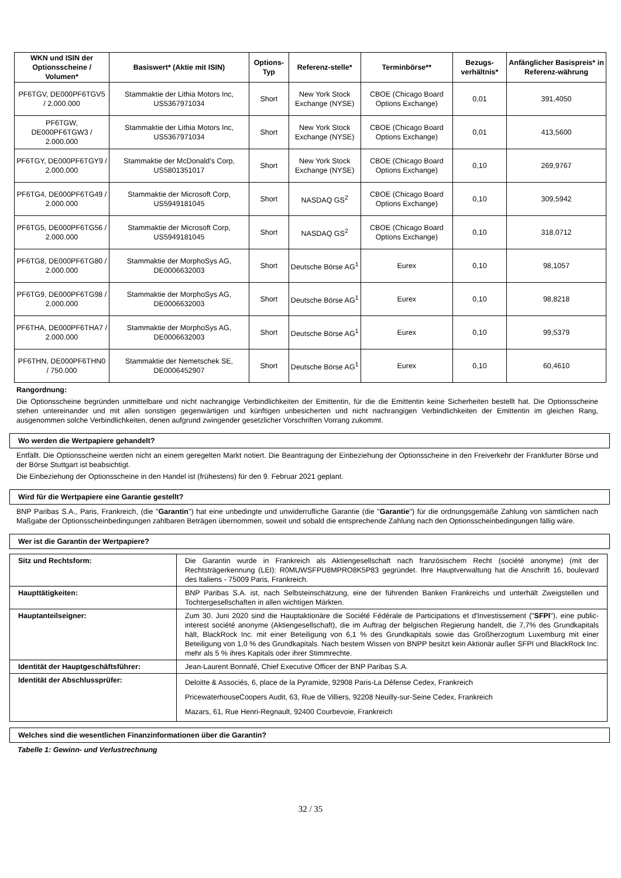| WKN und ISIN der Optionsscheine / Volumen* | Basiswert* (Aktie mit ISIN) | Options-Typ | Referenz-stelle* | Terminbörse** | Bezugs-verhältnis* | Anfänglicher Basispreis* in Referenz-währung |
| --- | --- | --- | --- | --- | --- | --- |
| PF6TGV, DE000PF6TGV5 / 2.000.000 | Stammaktie der Lithia Motors Inc, US5367971034 | Short | New York Stock Exchange (NYSE) | CBOE (Chicago Board Options Exchange) | 0,01 | 391,4050 |
| PF6TGW, DE000PF6TGW3 / 2.000.000 | Stammaktie der Lithia Motors Inc, US5367971034 | Short | New York Stock Exchange (NYSE) | CBOE (Chicago Board Options Exchange) | 0,01 | 413,5600 |
| PF6TGY, DE000PF6TGY9 / 2.000.000 | Stammaktie der McDonald's Corp, US5801351017 | Short | New York Stock Exchange (NYSE) | CBOE (Chicago Board Options Exchange) | 0,10 | 269,9767 |
| PF6TG4, DE000PF6TG49 / 2.000.000 | Stammaktie der Microsoft Corp, US5949181045 | Short | NASDAQ GS<sup>2</sup> | CBOE (Chicago Board Options Exchange) | 0,10 | 309,5942 |
| PF6TG5, DE000PF6TG56 / 2.000.000 | Stammaktie der Microsoft Corp, US5949181045 | Short | NASDAQ GS<sup>2</sup> | CBOE (Chicago Board Options Exchange) | 0,10 | 318,0712 |
| PF6TG8, DE000PF6TG80 / 2.000.000 | Stammaktie der MorphoSys AG, DE0006632003 | Short | Deutsche Börse AG<sup>1</sup> | Eurex | 0,10 | 98,1057 |
| PF6TG9, DE000PF6TG98 / 2.000.000 | Stammaktie der MorphoSys AG, DE0006632003 | Short | Deutsche Börse AG<sup>1</sup> | Eurex | 0,10 | 98,8218 |
| PF6THA, DE000PF6THA7 / 2.000.000 | Stammaktie der MorphoSys AG, DE0006632003 | Short | Deutsche Börse AG<sup>1</sup> | Eurex | 0,10 | 99,5379 |
| PF6THN, DE000PF6THN0 / 750.000 | Stammaktie der Nemetschek SE, DE0006452907 | Short | Deutsche Börse AG<sup>1</sup> | Eurex | 0,10 | 60,4610 |
Rangordnung:
Die Optionsscheine begründen unmittelbare und nicht nachrangige Verbindlichkeiten der Emittentin, für die die Emittentin keine Sicherheiten bestellt hat. Die Optionsscheine stehen untereinander und mit allen sonstigen gegenwärtigen und künftigen unbesicherten und nicht nachrangigen Verbindlichkeiten der Emittentin im gleichen Rang, ausgenommen solche Verbindlichkeiten, denen aufgrund zwingender gesetzlicher Vorschriften Vorrang zukommt.
Wo werden die Wertpapiere gehandelt?
Entfällt. Die Optionsscheine werden nicht an einem geregelten Markt notiert. Die Beantragung der Einbeziehung der Optionsscheine in den Freiverkehr der Frankfurter Börse und der Börse Stuttgart ist beabsichtigt.
Die Einbeziehung der Optionsscheine in den Handel ist (frühestens) für den 9. Februar 2021 geplant.
Wird für die Wertpapiere eine Garantie gestellt?
BNP Paribas S.A., Paris, Frankreich, (die "Garantin") hat eine unbedingte und unwiderrufliche Garantie (die "Garantie") für die ordnungsgemäße Zahlung von sämtlichen nach Maßgabe der Optionsscheinbedingungen zahlbaren Beträgen übernommen, soweit und sobald die entsprechende Zahlung nach den Optionsscheinbedingungen fällig wäre.
Wer ist die Garantin der Wertpapiere?
| Sitz und Rechtsform: | Die Garantin wurde in Frankreich als Aktiengesellschaft nach französischem Recht (société anonyme) (mit der Rechtsträgerkennung (LEI): R0MUWSFPU8MPRO8K5P83 gegründet. Ihre Hauptverwaltung hat die Anschrift 16, boulevard des Italiens - 75009 Paris, Frankreich. |
| Haupttätigkeiten: | BNP Paribas S.A. ist, nach Selbsteinschätzung, eine der führenden Banken Frankreichs und unterhält Zweigstellen und Tochtergesellschaften in allen wichtigen Märkten. |
| Hauptanteilseigner: | Zum 30. Juni 2020 sind die Hauptaktionäre die Société Fédérale de Participations et d'Investissement (" SFPI "), eine public-interest société anonyme (Aktiengesellschaft), die im Auftrag der belgischen Regierung handelt, die 7,7% des Grundkapitals hält, BlackRock Inc. mit einer Beteiligung von 6,1 % des Grundkapitals sowie das Großherzogtum Luxemburg mit einer Beteiligung von 1,0 % des Grundkapitals. Nach bestem Wissen von BNPP besitzt kein Aktionär außer SFPI und BlackRock Inc. mehr als 5 % ihres Kapitals oder ihrer Stimmrechte. |
| Identität der Hauptgeschäftsführer: | Jean-Laurent Bonnafé, Chief Executive Officer der BNP Paribas S.A. |
| Identität der Abschlussprüfer: | Deloitte & Associés, 6, place de la Pyramide, 92908 Paris-La Défense Cedex, Frankreich PricewaterhouseCoopers Audit, 63, Rue de Villiers, 92208 Neuilly-sur-Seine Cedex, Frankreich Mazars, 61, Rue Henri-Regnault, 92400 Courbevoie, Frankreich |
Welches sind die wesentlichen Finanzinformationen über die Garantin?
Tabelle 1: Gewinn- und Verlustrechnung
32 / 35